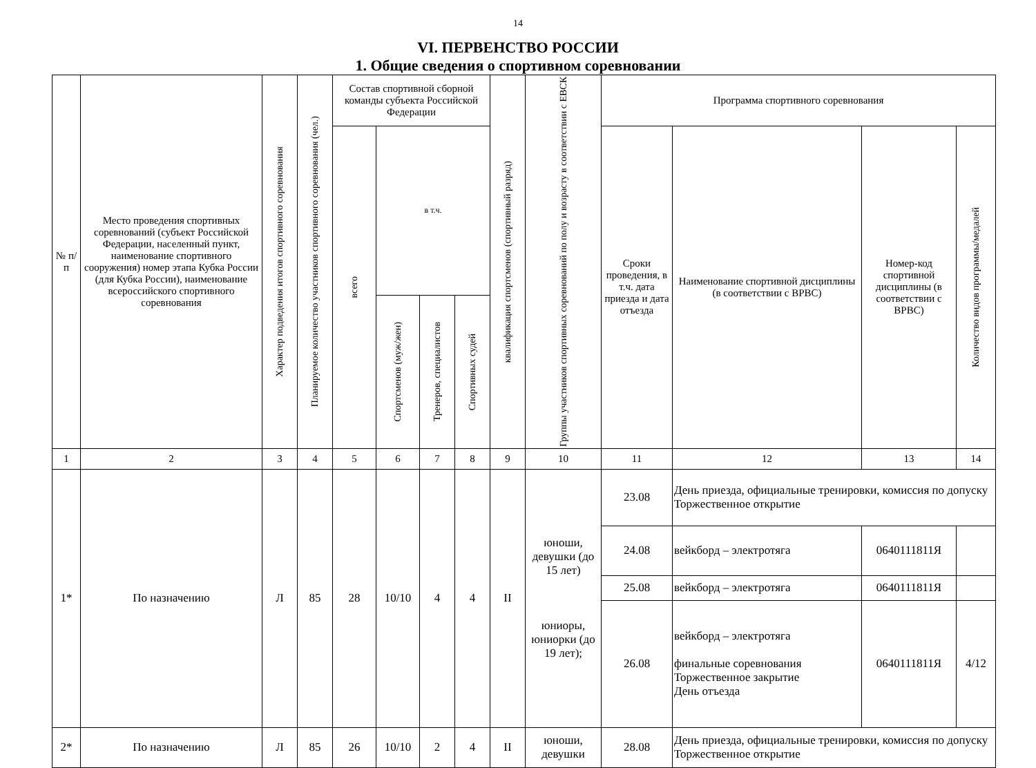14
VI. ПЕРВЕНСТВО РОССИИ
1. Общие сведения о спортивном соревновании
| № п/п | Место проведения спортивных соревнований (субъект Российской Федерации, населенный пункт, наименование спортивного сооружения) номер этапа Кубка России (для Кубка России), наименование всероссийского спортивного соревнования | Характер подведения итогов спортивного соревнования | Планируемое количество участников спортивного соревнования (чел.) | Состав спортивной сборной команды субъекта Российской Федерации | | | | квалификация спортсменов (спортивный разряд) | Группы участников спортивных соревнований по полу и возрасту в соответствии с ЕВСК | Программа спортивного соревнования | | | |
| --- | --- | --- | --- | --- | --- | --- | --- | --- | --- | --- | --- | --- | --- |
| | | | | всего | в т.ч. | | | | | Сроки проведения, в т.ч. дата приезда и дата отъезда | Наименование спортивной дисциплины (в соответствии с ВРВС) | Номер-код спортивной дисциплины (в соответствии с ВРВС) | Количество видов программы/медалей |
| | | | | | Спортсменов (муж/жен) | Тренеров, специалистов | Спортивных судей | | | | | | |
| 1 | 2 | 3 | 4 | 5 | 6 | 7 | 8 | 9 | 10 | 11 | 12 | 13 | 14 |
| 1* | По назначению | Л | 85 | 28 | 10/10 | 4 | 4 | II | юноши, девушки (до 15 лет) юниоры, юниорки (до 19 лет); | 23.08 | День приезда, официальные тренировки, комиссия по допуску Торжественное открытие | | |
| | | | | | | | | | | 24.08 | вейкборд – электротяга | 0640111811Я | |
| | | | | | | | | | | 25.08 | вейкборд – электротяга | 0640111811Я | |
| | | | | | | | | | | 26.08 | вейкборд – электротяга финальные соревнования Торжественное закрытие День отъезда | 0640111811Я | 4/12 |
| 2* | По назначению | Л | 85 | 26 | 10/10 | 2 | 4 | II | юноши, девушки | 28.08 | День приезда, официальные тренировки, комиссия по допуску Торжественное открытие | | |